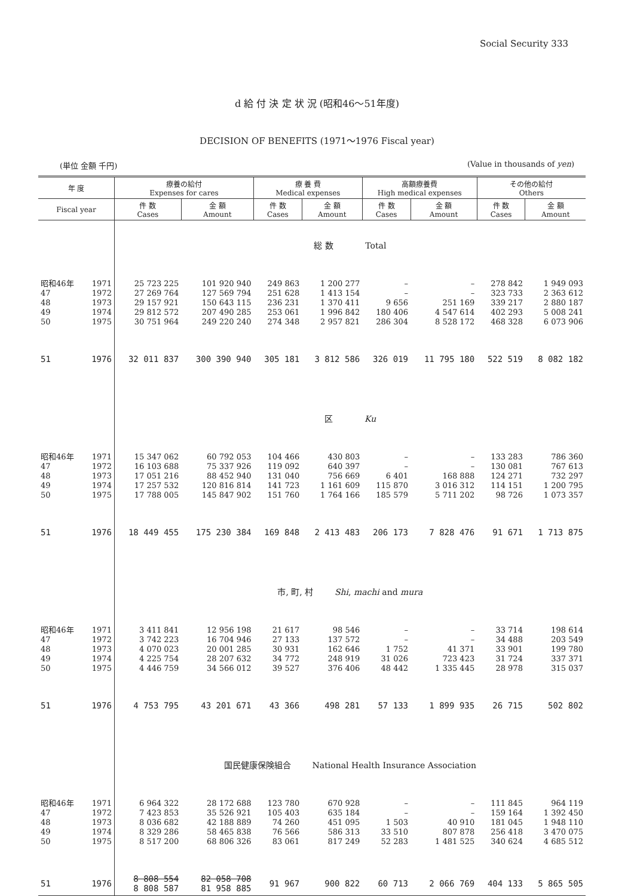Social Security 333
d 給 付 決 定 状 況 (昭和46～51年度)
DECISION OF BENEFITS (1971～1976 Fiscal year)
(単位 金額 千円) (Value in thousands of yen)
| 年 度 | | 療養の給付 Expenses for cares | | 療 養 費 Medical expenses | | 高額療養費 High medical expenses | | その他の給付 Others | |
| --- | --- | --- | --- | --- | --- | --- | --- | --- | --- |
| Fiscal year | | 件 数 Cases | 金 額 Amount | 件 数 Cases | 金 額 Amount | 件 数 Cases | 金 額 Amount | 件 数 Cases | 金 額 Amount |
| | | 総 数 Total | | | | | | | |
| 昭和46年 | 1971 | 25 723 225 | 101 920 940 | 249 863 | 1 200 277 | – | – | 278 842 | 1 949 093 |
| 47 | 1972 | 27 269 764 | 127 569 794 | 251 628 | 1 413 154 | – | – | 323 733 | 2 363 612 |
| 48 | 1973 | 29 157 921 | 150 643 115 | 236 231 | 1 370 411 | 9 656 | 251 169 | 339 217 | 2 880 187 |
| 49 | 1974 | 29 812 572 | 207 490 285 | 253 061 | 1 996 842 | 180 406 | 4 547 614 | 402 293 | 5 008 241 |
| 50 | 1975 | 30 751 964 | 249 220 240 | 274 348 | 2 957 821 | 286 304 | 8 528 172 | 468 328 | 6 073 906 |
| 51 | 1976 | 32 011 837 | 300 390 940 | 305 181 | 3 812 586 | 326 019 | 11 795 180 | 522 519 | 8 082 182 |
| | | 区 Ku | | | | | | | |
| 昭和46年 | 1971 | 15 347 062 | 60 792 053 | 104 466 | 430 803 | – | – | 133 283 | 786 360 |
| 47 | 1972 | 16 103 688 | 75 337 926 | 119 092 | 640 397 | – | – | 130 081 | 767 613 |
| 48 | 1973 | 17 051 216 | 88 452 940 | 131 040 | 756 669 | 6 401 | 168 888 | 124 271 | 732 297 |
| 49 | 1974 | 17 257 532 | 120 816 814 | 141 723 | 1 161 609 | 115 870 | 3 016 312 | 114 151 | 1 200 795 |
| 50 | 1975 | 17 788 005 | 145 847 902 | 151 760 | 1 764 166 | 185 579 | 5 711 202 | 98 726 | 1 073 357 |
| 51 | 1976 | 18 449 455 | 175 230 384 | 169 848 | 2 413 483 | 206 173 | 7 828 476 | 91 671 | 1 713 875 |
| | | 市, 町, 村 Shi , machi and mura | | | | | | | |
| 昭和46年 | 1971 | 3 411 841 | 12 956 198 | 21 617 | 98 546 | – | – | 33 714 | 198 614 |
| 47 | 1972 | 3 742 223 | 16 704 946 | 27 133 | 137 572 | – | – | 34 488 | 203 549 |
| 48 | 1973 | 4 070 023 | 20 001 285 | 30 931 | 162 646 | 1 752 | 41 371 | 33 901 | 199 780 |
| 49 | 1974 | 4 225 754 | 28 207 632 | 34 772 | 248 919 | 31 026 | 723 423 | 31 724 | 337 371 |
| 50 | 1975 | 4 446 759 | 34 566 012 | 39 527 | 376 406 | 48 442 | 1 335 445 | 28 978 | 315 037 |
| 51 | 1976 | 4 753 795 | 43 201 671 | 43 366 | 498 281 | 57 133 | 1 899 935 | 26 715 | 502 802 |
| | | 国民健康保険組合 National Health Insurance Association | | | | | | | |
| 昭和46年 | 1971 | 6 964 322 | 28 172 688 | 123 780 | 670 928 | – | – | 111 845 | 964 119 |
| 47 | 1972 | 7 423 853 | 35 526 921 | 105 403 | 635 184 | – | – | 159 164 | 1 392 450 |
| 48 | 1973 | 8 036 682 | 42 188 889 | 74 260 | 451 095 | 1 503 | 40 910 | 181 045 | 1 948 110 |
| 49 | 1974 | 8 329 286 | 58 465 838 | 76 566 | 586 313 | 33 510 | 807 878 | 256 418 | 3 470 075 |
| 50 | 1975 | 8 517 200 | 68 806 326 | 83 061 | 817 249 | 52 283 | 1 481 525 | 340 624 | 4 685 512 |
| 51 | 1976 | 8 808 554 8 808 587 | 82 058 708 81 958 885 | 91 967 | 900 822 | 60 713 | 2 066 769 | 404 133 | 5 865 505 |